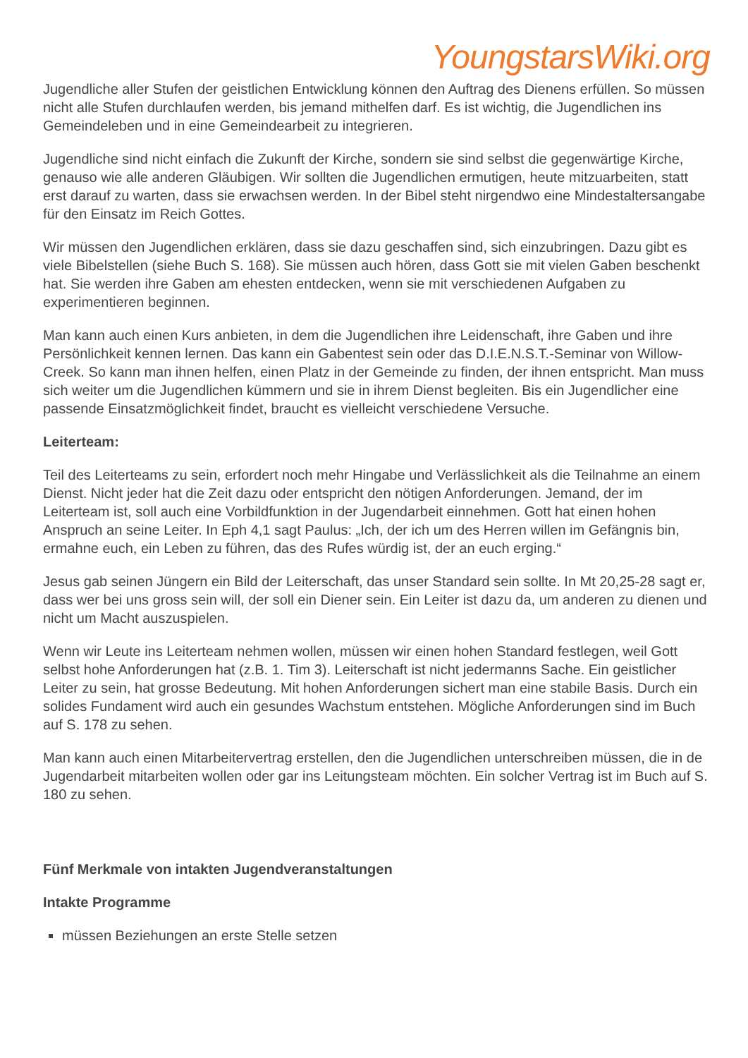YoungstarsWiki.org
Jugendliche aller Stufen der geistlichen Entwicklung können den Auftrag des Dienens erfüllen. So müssen nicht alle Stufen durchlaufen werden, bis jemand mithelfen darf. Es ist wichtig, die Jugendlichen ins Gemeindeleben und in eine Gemeindearbeit zu integrieren.
Jugendliche sind nicht einfach die Zukunft der Kirche, sondern sie sind selbst die gegenwärtige Kirche, genauso wie alle anderen Gläubigen. Wir sollten die Jugendlichen ermutigen, heute mitzuarbeiten, statt erst darauf zu warten, dass sie erwachsen werden. In der Bibel steht nirgendwo eine Mindestaltersangabe für den Einsatz im Reich Gottes.
Wir müssen den Jugendlichen erklären, dass sie dazu geschaffen sind, sich einzubringen. Dazu gibt es viele Bibelstellen (siehe Buch S. 168). Sie müssen auch hören, dass Gott sie mit vielen Gaben beschenkt hat. Sie werden ihre Gaben am ehesten entdecken, wenn sie mit verschiedenen Aufgaben zu experimentieren beginnen.
Man kann auch einen Kurs anbieten, in dem die Jugendlichen ihre Leidenschaft, ihre Gaben und ihre Persönlichkeit kennen lernen. Das kann ein Gabentest sein oder das D.I.E.N.S.T.-Seminar von Willow-Creek. So kann man ihnen helfen, einen Platz in der Gemeinde zu finden, der ihnen entspricht. Man muss sich weiter um die Jugendlichen kümmern und sie in ihrem Dienst begleiten. Bis ein Jugendlicher eine passende Einsatzmöglichkeit findet, braucht es vielleicht verschiedene Versuche.
Leiterteam:
Teil des Leiterteams zu sein, erfordert noch mehr Hingabe und Verlässlichkeit als die Teilnahme an einem Dienst. Nicht jeder hat die Zeit dazu oder entspricht den nötigen Anforderungen. Jemand, der im Leiterteam ist, soll auch eine Vorbildfunktion in der Jugendarbeit einnehmen. Gott hat einen hohen Anspruch an seine Leiter. In Eph 4,1 sagt Paulus: „Ich, der ich um des Herren willen im Gefängnis bin, ermahne euch, ein Leben zu führen, das des Rufes würdig ist, der an euch erging.“
Jesus gab seinen Jüngern ein Bild der Leiterschaft, das unser Standard sein sollte. In Mt 20,25-28 sagt er, dass wer bei uns gross sein will, der soll ein Diener sein. Ein Leiter ist dazu da, um anderen zu dienen und nicht um Macht auszuspielen.
Wenn wir Leute ins Leiterteam nehmen wollen, müssen wir einen hohen Standard festlegen, weil Gott selbst hohe Anforderungen hat (z.B. 1. Tim 3). Leiterschaft ist nicht jedermanns Sache. Ein geistlicher Leiter zu sein, hat grosse Bedeutung. Mit hohen Anforderungen sichert man eine stabile Basis. Durch ein solides Fundament wird auch ein gesundes Wachstum entstehen. Mögliche Anforderungen sind im Buch auf S. 178 zu sehen.
Man kann auch einen Mitarbeitervertrag erstellen, den die Jugendlichen unterschreiben müssen, die in de Jugendarbeit mitarbeiten wollen oder gar ins Leitungsteam möchten. Ein solcher Vertrag ist im Buch auf S. 180 zu sehen.
Fünf Merkmale von intakten Jugendveranstaltungen
Intakte Programme
müssen Beziehungen an erste Stelle setzen